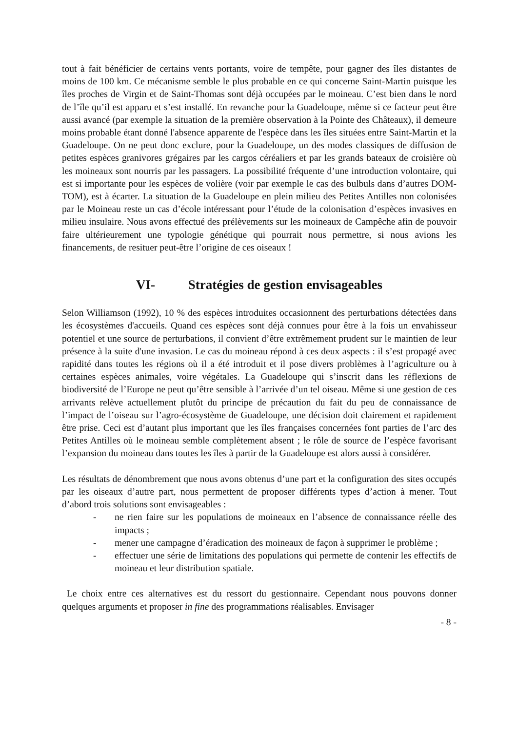tout à fait bénéficier de certains vents portants, voire de tempête, pour gagner des îles distantes de moins de 100 km. Ce mécanisme semble le plus probable en ce qui concerne Saint-Martin puisque les îles proches de Virgin et de Saint-Thomas sont déjà occupées par le moineau. C’est bien dans le nord de l’île qu’il est apparu et s’est installé. En revanche pour la Guadeloupe, même si ce facteur peut être aussi avancé (par exemple la situation de la première observation à la Pointe des Châteaux), il demeure moins probable étant donné l'absence apparente de l'espèce dans les îles situées entre Saint-Martin et la Guadeloupe. On ne peut donc exclure, pour la Guadeloupe, un des modes classiques de diffusion de petites espèces granivores grégaires par les cargos céréaliers et par les grands bateaux de croisière où les moineaux sont nourris par les passagers. La possibilité fréquente d’une introduction volontaire, qui est si importante pour les espèces de volière (voir par exemple le cas des bulbuls dans d’autres DOM-TOM), est à écarter. La situation de la Guadeloupe en plein milieu des Petites Antilles non colonisées par le Moineau reste un cas d’école intéressant pour l’étude de la colonisation d’espèces invasives en milieu insulaire. Nous avons effectué des prélèvements sur les moineaux de Campêche afin de pouvoir faire ultérieurement une typologie génétique qui pourrait nous permettre, si nous avions les financements, de resituer peut-être l’origine de ces oiseaux !
VI- Stratégies de gestion envisageables
Selon Williamson (1992), 10 % des espèces introduites occasionnent des perturbations détectées dans les écosystèmes d'accueils. Quand ces espèces sont déjà connues pour être à la fois un envahisseur potentiel et une source de perturbations, il convient d’être extrêmement prudent sur le maintien de leur présence à la suite d'une invasion. Le cas du moineau répond à ces deux aspects : il s’est propagé avec rapidité dans toutes les régions où il a été introduit et il pose divers problèmes à l’agriculture ou à certaines espèces animales, voire végétales. La Guadeloupe qui s’inscrit dans les réflexions de biodiversité de l’Europe ne peut qu’être sensible à l’arrivée d’un tel oiseau. Même si une gestion de ces arrivants relève actuellement plutôt du principe de précaution du fait du peu de connaissance de l’impact de l’oiseau sur l’agro-écosystème de Guadeloupe, une décision doit clairement et rapidement être prise. Ceci est d’autant plus important que les îles françaises concernées font parties de l’arc des Petites Antilles où le moineau semble complètement absent ; le rôle de source de l’espèce favorisant l’expansion du moineau dans toutes les îles à partir de la Guadeloupe est alors aussi à considérer.
Les résultats de dénombrement que nous avons obtenus d’une part et la configuration des sites occupés par les oiseaux d’autre part, nous permettent de proposer différents types d’action à mener. Tout d’abord trois solutions sont envisageables :
- ne rien faire sur les populations de moineaux en l’absence de connaissance réelle des impacts ;
- mener une campagne d’éradication des moineaux de façon à supprimer le problème ;
- effectuer une série de limitations des populations qui permette de contenir les effectifs de moineau et leur distribution spatiale.
Le choix entre ces alternatives est du ressort du gestionnaire. Cependant nous pouvons donner quelques arguments et proposer in fine des programmations réalisables. Envisager
- 8 -